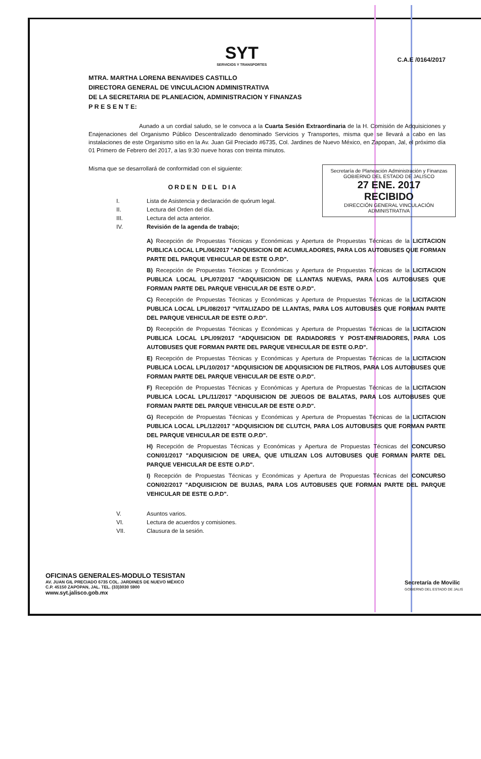SYT
SERVICIOS Y TRANSPORTES
C.A.E /0164/2017
MTRA. MARTHA LORENA BENAVIDES CASTILLO
DIRECTORA GENERAL DE VINCULACION ADMINISTRATIVA
DE LA SECRETARIA DE PLANEACION, ADMINISTRACION Y FINANZAS
P R E S E N T E:
Aunado a un cordial saludo, se le convoca a la Cuarta Sesión Extraordinaria de la H. Comisión de Adquisiciones y Enajenaciones del Organismo Público Descentralizado denominado Servicios y Transportes, misma que se llevará a cabo en las instalaciones de este Organismo sitio en la Av. Juan Gil Preciado #6735, Col. Jardines de Nuevo México, en Zapopan, Jal, el próximo día 01 Primero de Febrero del 2017, a las 9:30 nueve horas con treinta minutos.
Secretaría de Planeación Administración y Finanzas
GOBIERNO DEL ESTADO DE JALISCO
27 ENE. 2017
RECIBIDO
DIRECCIÓN GENERAL VINCULACIÓN ADMINISTRATIVA
Misma que se desarrollará de conformidad con el siguiente:
ORDEN DEL DIA
I. Lista de Asistencia y declaración de quórum legal.
II. Lectura del Orden del día.
III. Lectura del acta anterior.
IV. Revisión de la agenda de trabajo;
A) Recepción de Propuestas Técnicas y Económicas y Apertura de Propuestas Técnicas de la LICITACION PUBLICA LOCAL LPL/06/2017 "ADQUISICION DE ACUMULADORES, PARA LOS AUTOBUSES QUE FORMAN PARTE DEL PARQUE VEHICULAR DE ESTE O.P.D".
B) Recepción de Propuestas Técnicas y Económicas y Apertura de Propuestas Técnicas de la LICITACION PUBLICA LOCAL LPL/07/2017 "ADQUISICION DE LLANTAS NUEVAS, PARA LOS AUTOBUSES QUE FORMAN PARTE DEL PARQUE VEHICULAR DE ESTE O.P.D".
C) Recepción de Propuestas Técnicas y Económicas y Apertura de Propuestas Técnicas de la LICITACION PUBLICA LOCAL LPL/08/2017 "VITALIZADO DE LLANTAS, PARA LOS AUTOBUSES QUE FORMAN PARTE DEL PARQUE VEHICULAR DE ESTE O.P.D".
D) Recepción de Propuestas Técnicas y Económicas y Apertura de Propuestas Técnicas de la LICITACION PUBLICA LOCAL LPL/09/2017 "ADQUISICION DE RADIADORES Y POST-ENFRIADORES, PARA LOS AUTOBUSES QUE FORMAN PARTE DEL PARQUE VEHICULAR DE ESTE O.P.D".
E) Recepción de Propuestas Técnicas y Económicas y Apertura de Propuestas Técnicas de la LICITACION PUBLICA LOCAL LPL/10/2017 "ADQUISICION DE ADQUISICION DE FILTROS, PARA LOS AUTOBUSES QUE FORMAN PARTE DEL PARQUE VEHICULAR DE ESTE O.P.D".
F) Recepción de Propuestas Técnicas y Económicas y Apertura de Propuestas Técnicas de la LICITACION PUBLICA LOCAL LPL/11/2017 "ADQUISICION DE JUEGOS DE BALATAS, PARA LOS AUTOBUSES QUE FORMAN PARTE DEL PARQUE VEHICULAR DE ESTE O.P.D".
G) Recepción de Propuestas Técnicas y Económicas y Apertura de Propuestas Técnicas de la LICITACION PUBLICA LOCAL LPL/12/2017 "ADQUISICION DE CLUTCH, PARA LOS AUTOBUSES QUE FORMAN PARTE DEL PARQUE VEHICULAR DE ESTE O.P.D".
H) Recepción de Propuestas Técnicas y Económicas y Apertura de Propuestas Técnicas del CONCURSO CON/01/2017 "ADQUISICION DE UREA, QUE UTILIZAN LOS AUTOBUSES QUE FORMAN PARTE DEL PARQUE VEHICULAR DE ESTE O.P.D".
I) Recepción de Propuestas Técnicas y Económicas y Apertura de Propuestas Técnicas del CONCURSO CON/02/2017 "ADQUISICION DE BUJIAS, PARA LOS AUTOBUSES QUE FORMAN PARTE DEL PARQUE VEHICULAR DE ESTE O.P.D".
V. Asuntos varios.
VI. Lectura de acuerdos y comisiones.
VII. Clausura de la sesión.
OFICINAS GENERALES-MODULO TESISTAN
AV. JUAN GIL PRECIADO 6735 COL. JARDINES DE NUEVO MÉXICO
C.P. 45150 ZAPOPAN, JAL. TEL. (33)3030 5900
www.syt.jalisco.gob.mx
Secretaría de Movilic
GOBIERNO DEL ESTADO DE JALIS